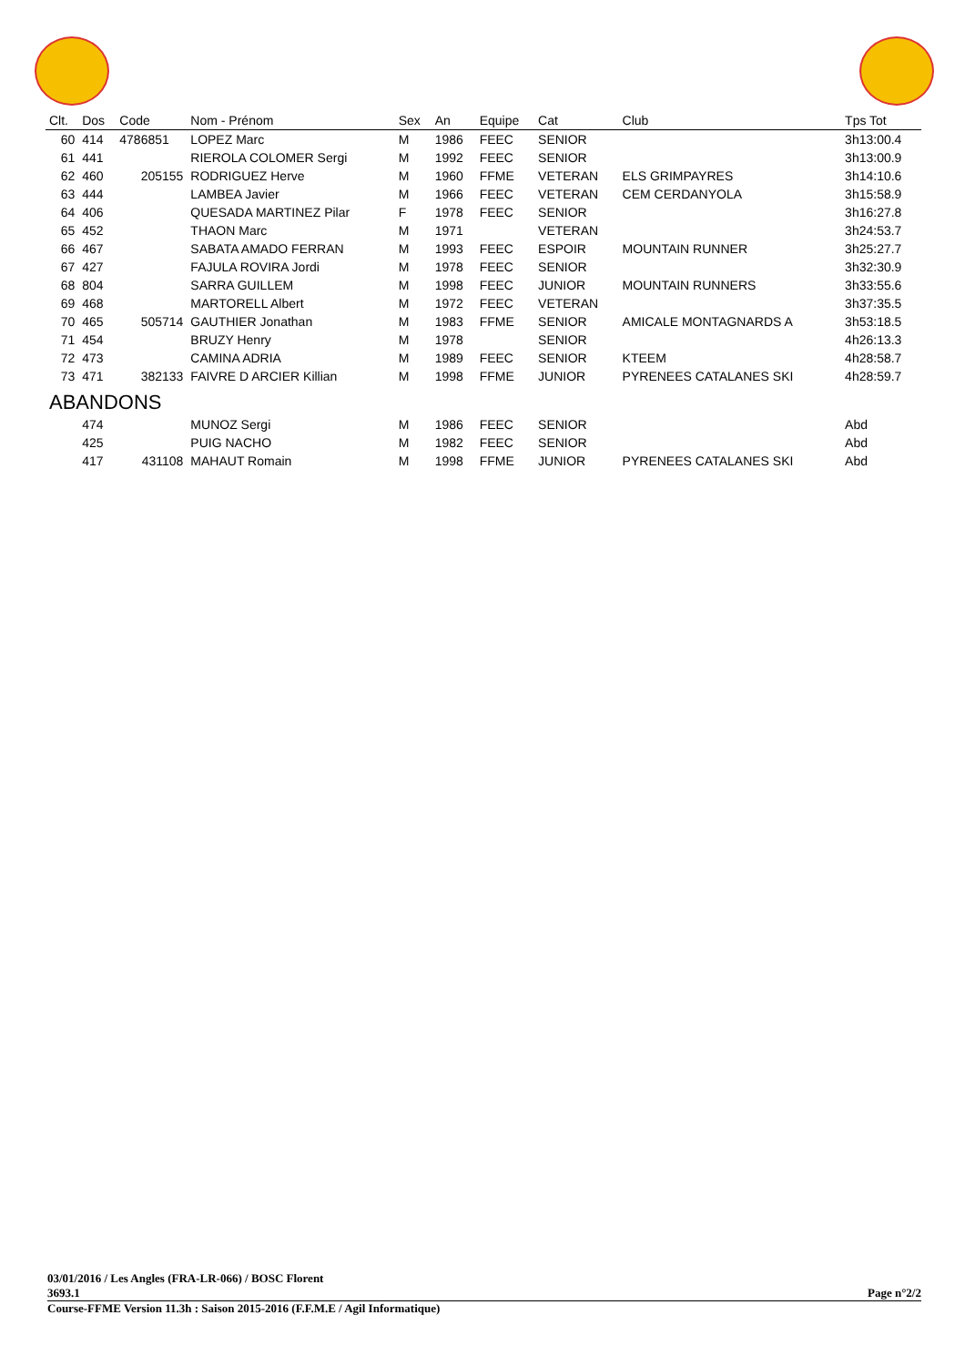| Clt. | Dos | Code | Nom - Prénom | Sex | An | Equipe | Cat | Club | Tps Tot |
| --- | --- | --- | --- | --- | --- | --- | --- | --- | --- |
| 60 | 414 | 4786851 | LOPEZ Marc | M | 1986 | FEEC | SENIOR | | 3h13:00.4 |
| 61 | 441 | | RIEROLA COLOMER Sergi | M | 1992 | FEEC | SENIOR | | 3h13:00.9 |
| 62 | 460 | 205155 | RODRIGUEZ Herve | M | 1960 | FFME | VETERAN | ELS GRIMPAYRES | 3h14:10.6 |
| 63 | 444 | | LAMBEA Javier | M | 1966 | FEEC | VETERAN | CEM CERDANYOLA | 3h15:58.9 |
| 64 | 406 | | QUESADA MARTINEZ Pilar | F | 1978 | FEEC | SENIOR | | 3h16:27.8 |
| 65 | 452 | | THAON Marc | M | 1971 | | VETERAN | | 3h24:53.7 |
| 66 | 467 | | SABATA AMADO FERRAN | M | 1993 | FEEC | ESPOIR | MOUNTAIN RUNNER | 3h25:27.7 |
| 67 | 427 | | FAJULA ROVIRA Jordi | M | 1978 | FEEC | SENIOR | | 3h32:30.9 |
| 68 | 804 | | SARRA GUILLEM | M | 1998 | FEEC | JUNIOR | MOUNTAIN RUNNERS | 3h33:55.6 |
| 69 | 468 | | MARTORELL Albert | M | 1972 | FEEC | VETERAN | | 3h37:35.5 |
| 70 | 465 | 505714 | GAUTHIER Jonathan | M | 1983 | FFME | SENIOR | AMICALE MONTAGNARDS A | 3h53:18.5 |
| 71 | 454 | | BRUZY Henry | M | 1978 | | SENIOR | | 4h26:13.3 |
| 72 | 473 | | CAMINA ADRIA | M | 1989 | FEEC | SENIOR | KTEEM | 4h28:58.7 |
| 73 | 471 | 382133 | FAIVRE D ARCIER Killian | M | 1998 | FFME | JUNIOR | PYRENEES CATALANES SKI | 4h28:59.7 |
| ABANDONS | | | | | | | | | |
| | 474 | | MUNOZ Sergi | M | 1986 | FEEC | SENIOR | | Abd |
| | 425 | | PUIG NACHO | M | 1982 | FEEC | SENIOR | | Abd |
| | 417 | 431108 | MAHAUT Romain | M | 1998 | FFME | JUNIOR | PYRENEES CATALANES SKI | Abd |
03/01/2016 / Les Angles (FRA-LR-066) / BOSC Florent
3693.1 Page n°2/2
Course-FFME Version 11.3h : Saison 2015-2016 (F.F.M.E / Agil Informatique)